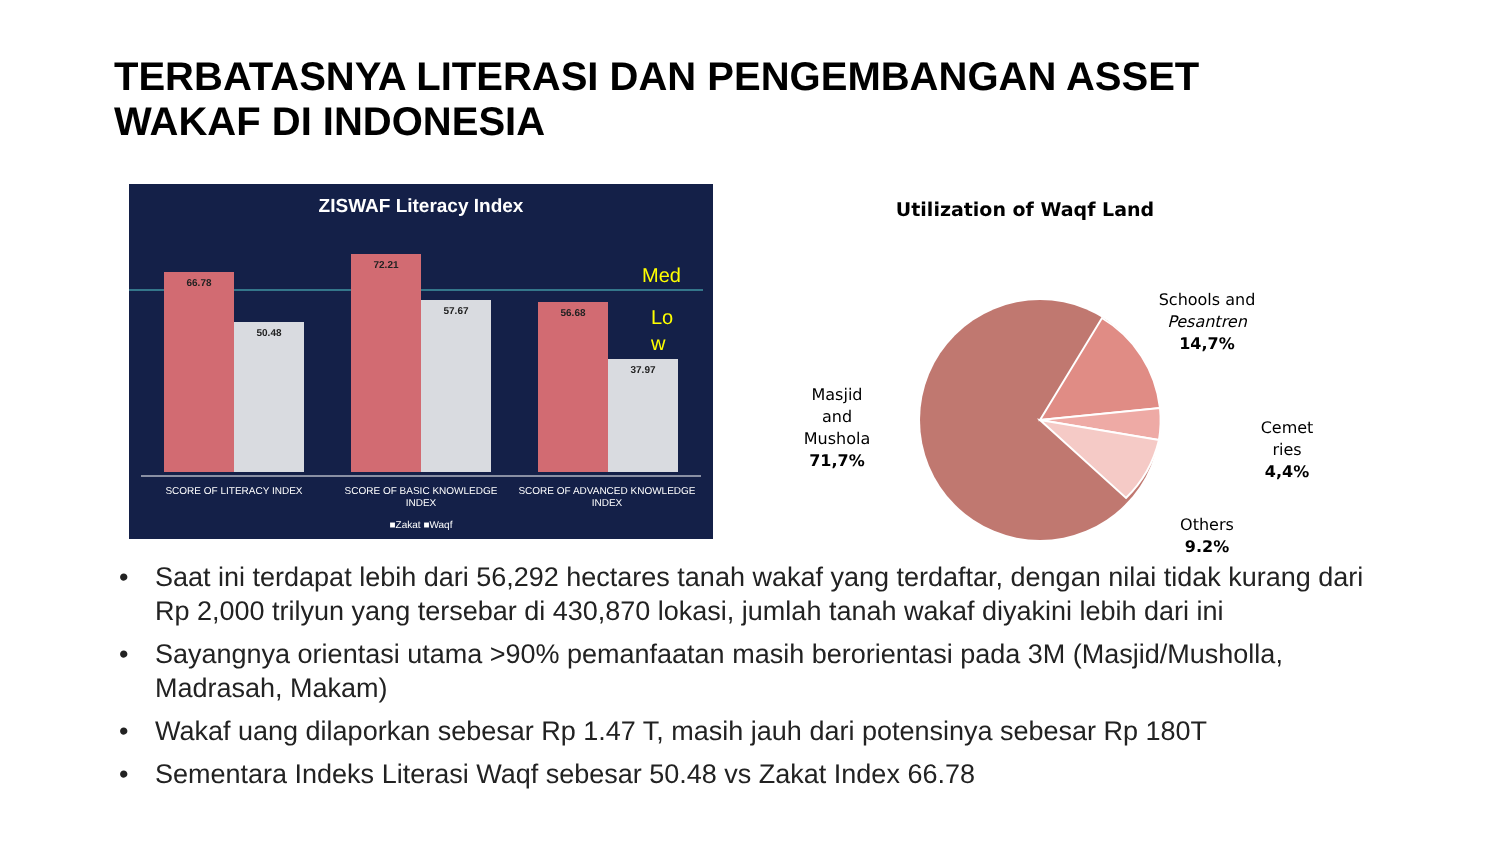TERBATASNYA LITERASI DAN PENGEMBANGAN ASSET
WAKAF DI INDONESIA
ZISWAF Literacy Index
66.78
50.48
72.21
57.67
56.68
37.97
Med
Lo
w
SCORE OF LITERACY INDEX
SCORE OF BASIC KNOWLEDGE
INDEX
SCORE OF ADVANCED KNOWLEDGE
INDEX
■Zakat ■Waqf
Utilization of Waqf Land
Masjid
and
Mushola
71,7%
Schools and
Pesantren
14,7%
Cemet
ries
4,4%
Others
9.2%
• Saat ini terdapat lebih dari 56,292 hectares tanah wakaf yang terdaftar, dengan nilai tidak kurang dari Rp 2,000 trilyun yang tersebar di 430,870 lokasi, jumlah tanah wakaf diyakini lebih dari ini
• Sayangnya orientasi utama >90% pemanfaatan masih berorientasi pada 3M (Masjid/Musholla, Madrasah, Makam)
• Wakaf uang dilaporkan sebesar Rp 1.47 T, masih jauh dari potensinya sebesar Rp 180T
• Sementara Indeks Literasi Waqf sebesar 50.48 vs Zakat Index 66.78